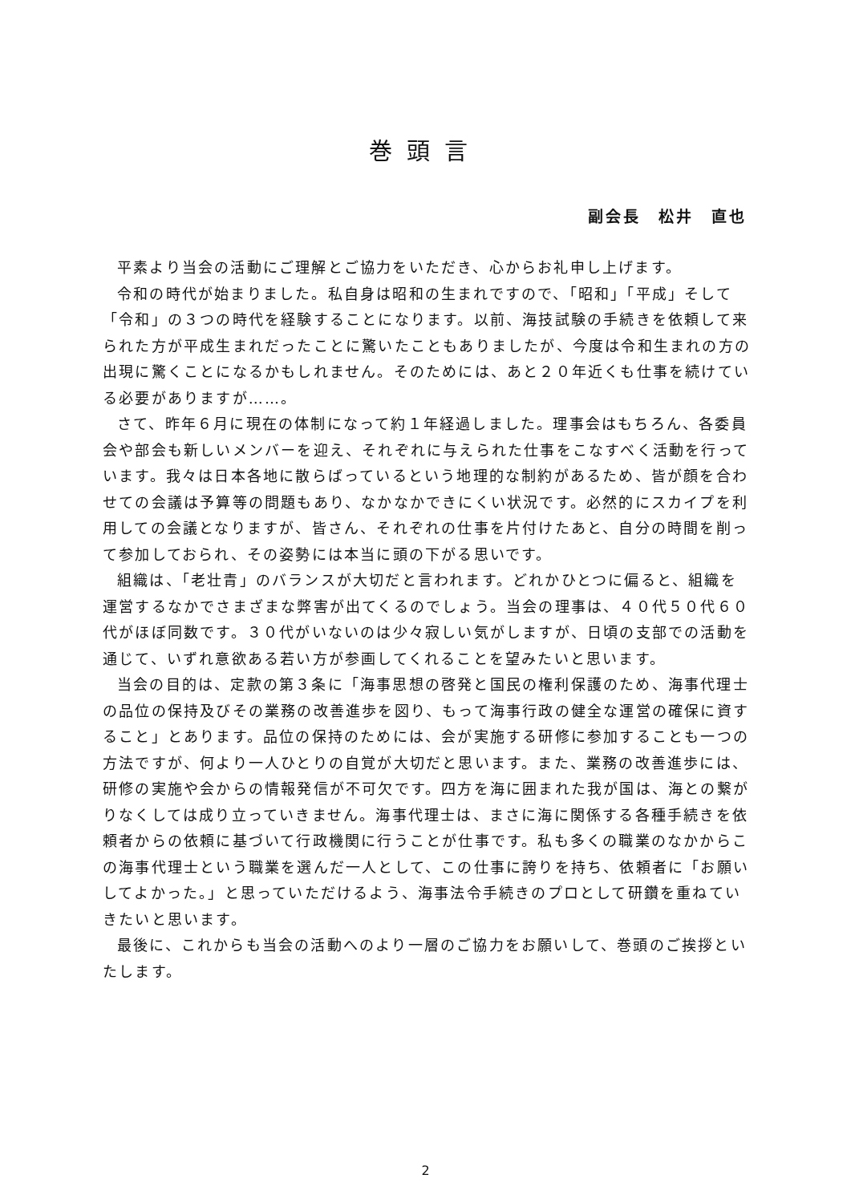巻頭言
副会長　松井　直也
平素より当会の活動にご理解とご協力をいただき、心からお礼申し上げます。
令和の時代が始まりました。私自身は昭和の生まれですので、「昭和」「平成」そして「令和」の３つの時代を経験することになります。以前、海技試験の手続きを依頼して来られた方が平成生まれだったことに驚いたこともありましたが、今度は令和生まれの方の出現に驚くことになるかもしれません。そのためには、あと２０年近くも仕事を続けている必要がありますが……。
さて、昨年６月に現在の体制になって約１年経過しました。理事会はもちろん、各委員会や部会も新しいメンバーを迎え、それぞれに与えられた仕事をこなすべく活動を行っています。我々は日本各地に散らばっているという地理的な制約があるため、皆が顔を合わせての会議は予算等の問題もあり、なかなかできにくい状況です。必然的にスカイプを利用しての会議となりますが、皆さん、それぞれの仕事を片付けたあと、自分の時間を削って参加しておられ、その姿勢には本当に頭の下がる思いです。
組織は、「老壮青」のバランスが大切だと言われます。どれかひとつに偏ると、組織を運営するなかでさまざまな弊害が出てくるのでしょう。当会の理事は、４０代５０代６０代がほぼ同数です。３０代がいないのは少々寂しい気がしますが、日頃の支部での活動を通じて、いずれ意欲ある若い方が参画してくれることを望みたいと思います。
当会の目的は、定款の第３条に「海事思想の啓発と国民の権利保護のため、海事代理士の品位の保持及びその業務の改善進歩を図り、もって海事行政の健全な運営の確保に資すること」とあります。品位の保持のためには、会が実施する研修に参加することも一つの方法ですが、何より一人ひとりの自覚が大切だと思います。また、業務の改善進歩には、研修の実施や会からの情報発信が不可欠です。四方を海に囲まれた我が国は、海との繋がりなくしては成り立っていきません。海事代理士は、まさに海に関係する各種手続きを依頼者からの依頼に基づいて行政機関に行うことが仕事です。私も多くの職業のなかからこの海事代理士という職業を選んだ一人として、この仕事に誇りを持ち、依頼者に「お願いしてよかった。」と思っていただけるよう、海事法令手続きのプロとして研鑽を重ねていきたいと思います。
最後に、これからも当会の活動へのより一層のご協力をお願いして、巻頭のご挨拶といたします。
2